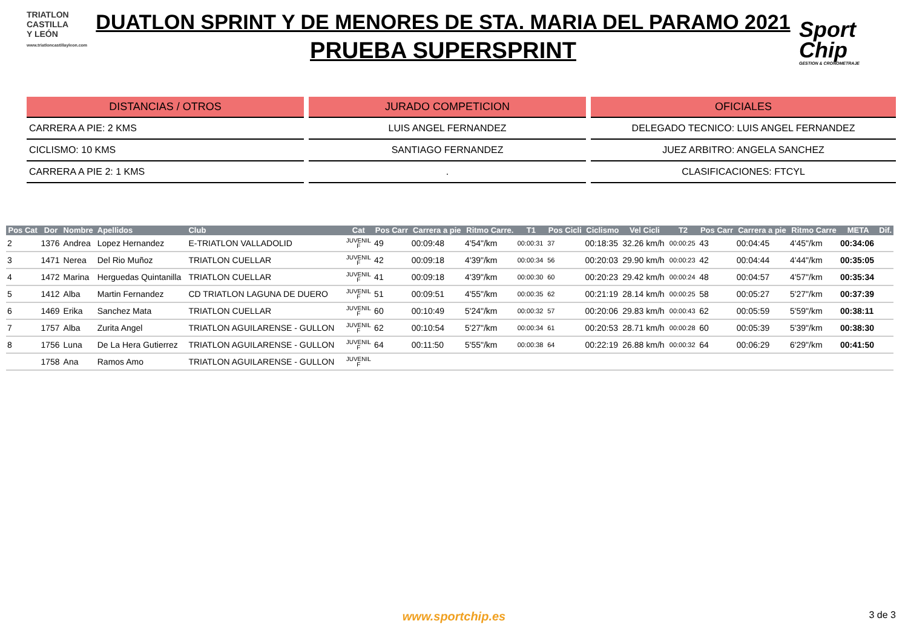TRIATLON
CASTILLA
Y LEÓN
www.triatloncastillayleon.com
DUATLON SPRINT Y DE MENORES DE STA. MARIA DEL PARAMO 2021
PRUEBA SUPERSPRINT
Sport
Chip
GESTION & CRONOMETRAJE
DISTANCIAS / OTROS
CARRERA A PIE: 2 KMS
CICLISMO: 10 KMS
CARRERA A PIE 2: 1 KMS
JURADO COMPETICION
LUIS ANGEL FERNANDEZ
SANTIAGO FERNANDEZ
.
OFICIALES
DELEGADO TECNICO: LUIS ANGEL FERNANDEZ
JUEZ ARBITRO: ANGELA SANCHEZ
CLASIFICACIONES: FTCYL
| Pos Cat | Dor | Nombre | Apellidos | Club | Cat | Pos Carr | Carrera a pie | Ritmo Carre. | T1 | Pos Cicli | Ciclismo | Vel Cicli | T2 | Pos Carr | Carrera a pie | Ritmo Carre | META | Dif. |
| --- | --- | --- | --- | --- | --- | --- | --- | --- | --- | --- | --- | --- | --- | --- | --- | --- | --- | --- |
| 2 | 1376 | Andrea | Lopez Hernandez | E-TRIATLON VALLADOLID | JUVENIL F | 49 | 00:09:48 | 4'54"/km | 00:00:31 | 37 | 00:18:35 | 32.26 km/h | 00:00:25 | 43 | 00:04:45 | 4'45"/km | 00:34:06 | |
| 3 | 1471 | Nerea | Del Rio Muñoz | TRIATLON CUELLAR | JUVENIL F | 42 | 00:09:18 | 4'39"/km | 00:00:34 | 56 | 00:20:03 | 29.90 km/h | 00:00:23 | 42 | 00:04:44 | 4'44"/km | 00:35:05 | |
| 4 | 1472 | Marina | Herguedas Quintanilla | TRIATLON CUELLAR | JUVENIL F | 41 | 00:09:18 | 4'39"/km | 00:00:30 | 60 | 00:20:23 | 29.42 km/h | 00:00:24 | 48 | 00:04:57 | 4'57"/km | 00:35:34 | |
| 5 | 1412 | Alba | Martin Fernandez | CD TRIATLON LAGUNA DE DUERO | JUVENIL F | 51 | 00:09:51 | 4'55"/km | 00:00:35 | 62 | 00:21:19 | 28.14 km/h | 00:00:25 | 58 | 00:05:27 | 5'27"/km | 00:37:39 | |
| 6 | 1469 | Erika | Sanchez Mata | TRIATLON CUELLAR | JUVENIL F | 60 | 00:10:49 | 5'24"/km | 00:00:32 | 57 | 00:20:06 | 29.83 km/h | 00:00:43 | 62 | 00:05:59 | 5'59"/km | 00:38:11 | |
| 7 | 1757 | Alba | Zurita Angel | TRIATLON AGUILARENSE - GULLON | JUVENIL F | 62 | 00:10:54 | 5'27"/km | 00:00:34 | 61 | 00:20:53 | 28.71 km/h | 00:00:28 | 60 | 00:05:39 | 5'39"/km | 00:38:30 | |
| 8 | 1756 | Luna | De La Hera Gutierrez | TRIATLON AGUILARENSE - GULLON | JUVENIL F | 64 | 00:11:50 | 5'55"/km | 00:00:38 | 64 | 00:22:19 | 26.88 km/h | 00:00:32 | 64 | 00:06:29 | 6'29"/km | 00:41:50 | |
| | 1758 | Ana | Ramos Amo | TRIATLON AGUILARENSE - GULLON | JUVENIL F | | | | | | | | | | | | | |
www.sportchip.es 3 de 3